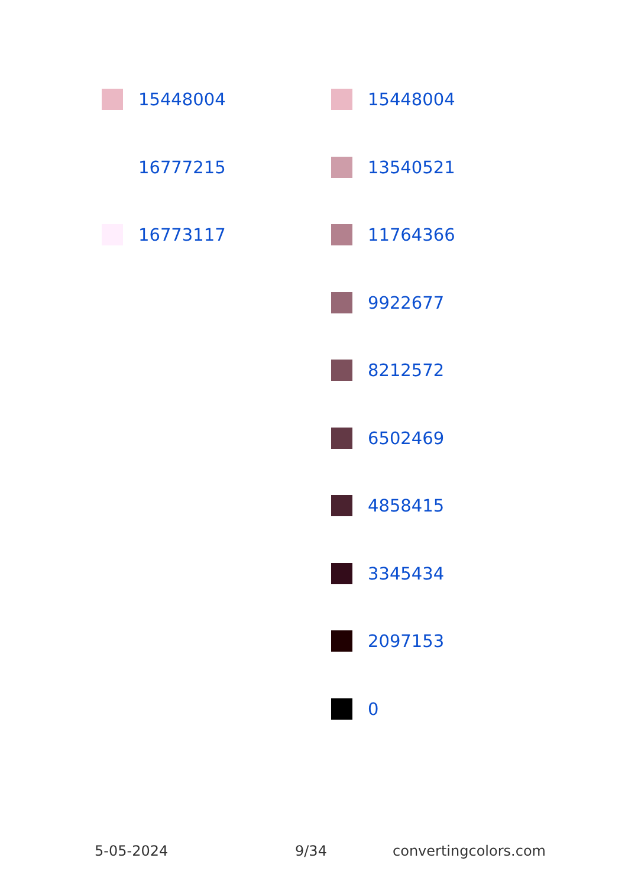15448004
16777215
16773117
15448004
13540521
11764366
9922677
8212572
6502469
4858415
3345434
2097153
0
5-05-2024 9/34 convertingcolors.com